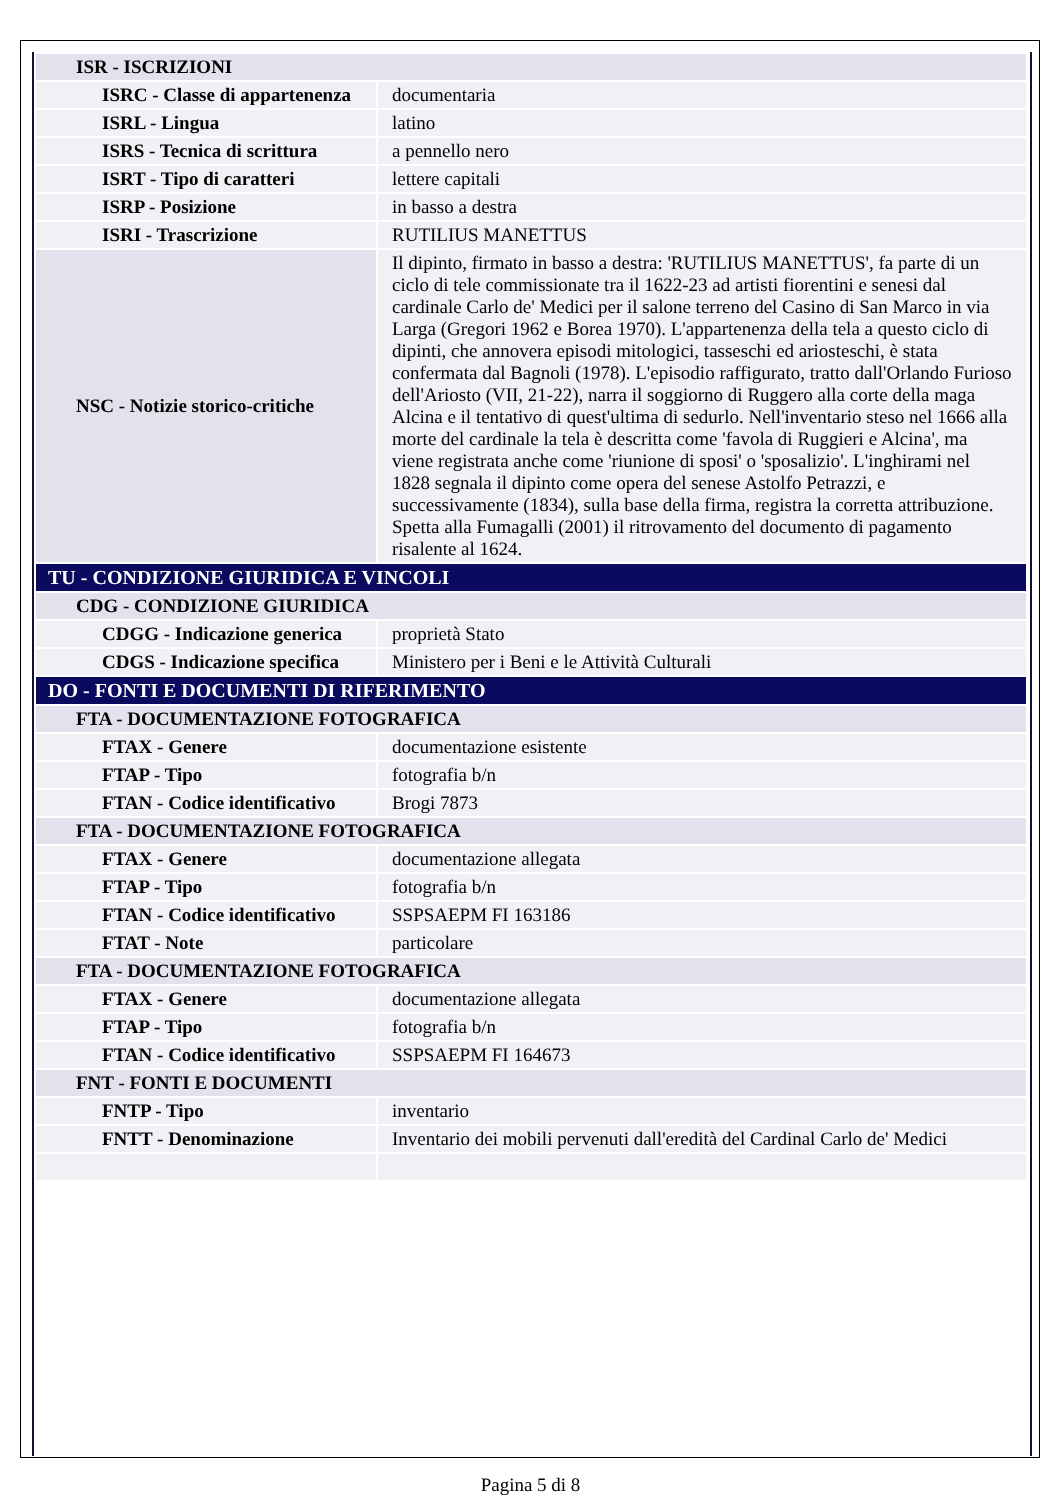| ISR - ISCRIZIONI | |
| ISRC - Classe di appartenenza | documentaria |
| ISRL - Lingua | latino |
| ISRS - Tecnica di scrittura | a pennello nero |
| ISRT - Tipo di caratteri | lettere capitali |
| ISRP - Posizione | in basso a destra |
| ISRI - Trascrizione | RUTILIUS MANETTUS |
| NSC - Notizie storico-critiche | Il dipinto, firmato in basso a destra: 'RUTILIUS MANETTUS', fa parte di un ciclo di tele commissionate tra il 1622-23 ad artisti fiorentini e senesi dal cardinale Carlo de' Medici per il salone terreno del Casino di San Marco in via Larga (Gregori 1962 e Borea 1970). L'appartenenza della tela a questo ciclo di dipinti, che annovera episodi mitologici, tasseschi ed ariosteschi, è stata confermata dal Bagnoli (1978). L'episodio raffigurato, tratto dall'Orlando Furioso dell'Ariosto (VII, 21-22), narra il soggiorno di Ruggero alla corte della maga Alcina e il tentativo di quest'ultima di sedurlo. Nell'inventario steso nel 1666 alla morte del cardinale la tela è descritta come 'favola di Ruggieri e Alcina', ma viene registrata anche come 'riunione di sposi' o 'sposalizio'. L'inghirami nel 1828 segnala il dipinto come opera del senese Astolfo Petrazzi, e successivamente (1834), sulla base della firma, registra la corretta attribuzione. Spetta alla Fumagalli (2001) il ritrovamento del documento di pagamento risalente al 1624. |
| TU - CONDIZIONE GIURIDICA E VINCOLI | |
| CDG - CONDIZIONE GIURIDICA | |
| CDGG - Indicazione generica | proprietà Stato |
| CDGS - Indicazione specifica | Ministero per i Beni e le Attività Culturali |
| DO - FONTI E DOCUMENTI DI RIFERIMENTO | |
| FTA - DOCUMENTAZIONE FOTOGRAFICA | |
| FTAX - Genere | documentazione esistente |
| FTAP - Tipo | fotografia b/n |
| FTAN - Codice identificativo | Brogi 7873 |
| FTA - DOCUMENTAZIONE FOTOGRAFICA | |
| FTAX - Genere | documentazione allegata |
| FTAP - Tipo | fotografia b/n |
| FTAN - Codice identificativo | SSPSAEPM FI 163186 |
| FTAT - Note | particolare |
| FTA - DOCUMENTAZIONE FOTOGRAFICA | |
| FTAX - Genere | documentazione allegata |
| FTAP - Tipo | fotografia b/n |
| FTAN - Codice identificativo | SSPSAEPM FI 164673 |
| FNT - FONTI E DOCUMENTI | |
| FNTP - Tipo | inventario |
| FNTT - Denominazione | Inventario dei mobili pervenuti dall'eredità del Cardinal Carlo de' Medici |
Pagina 5 di 8